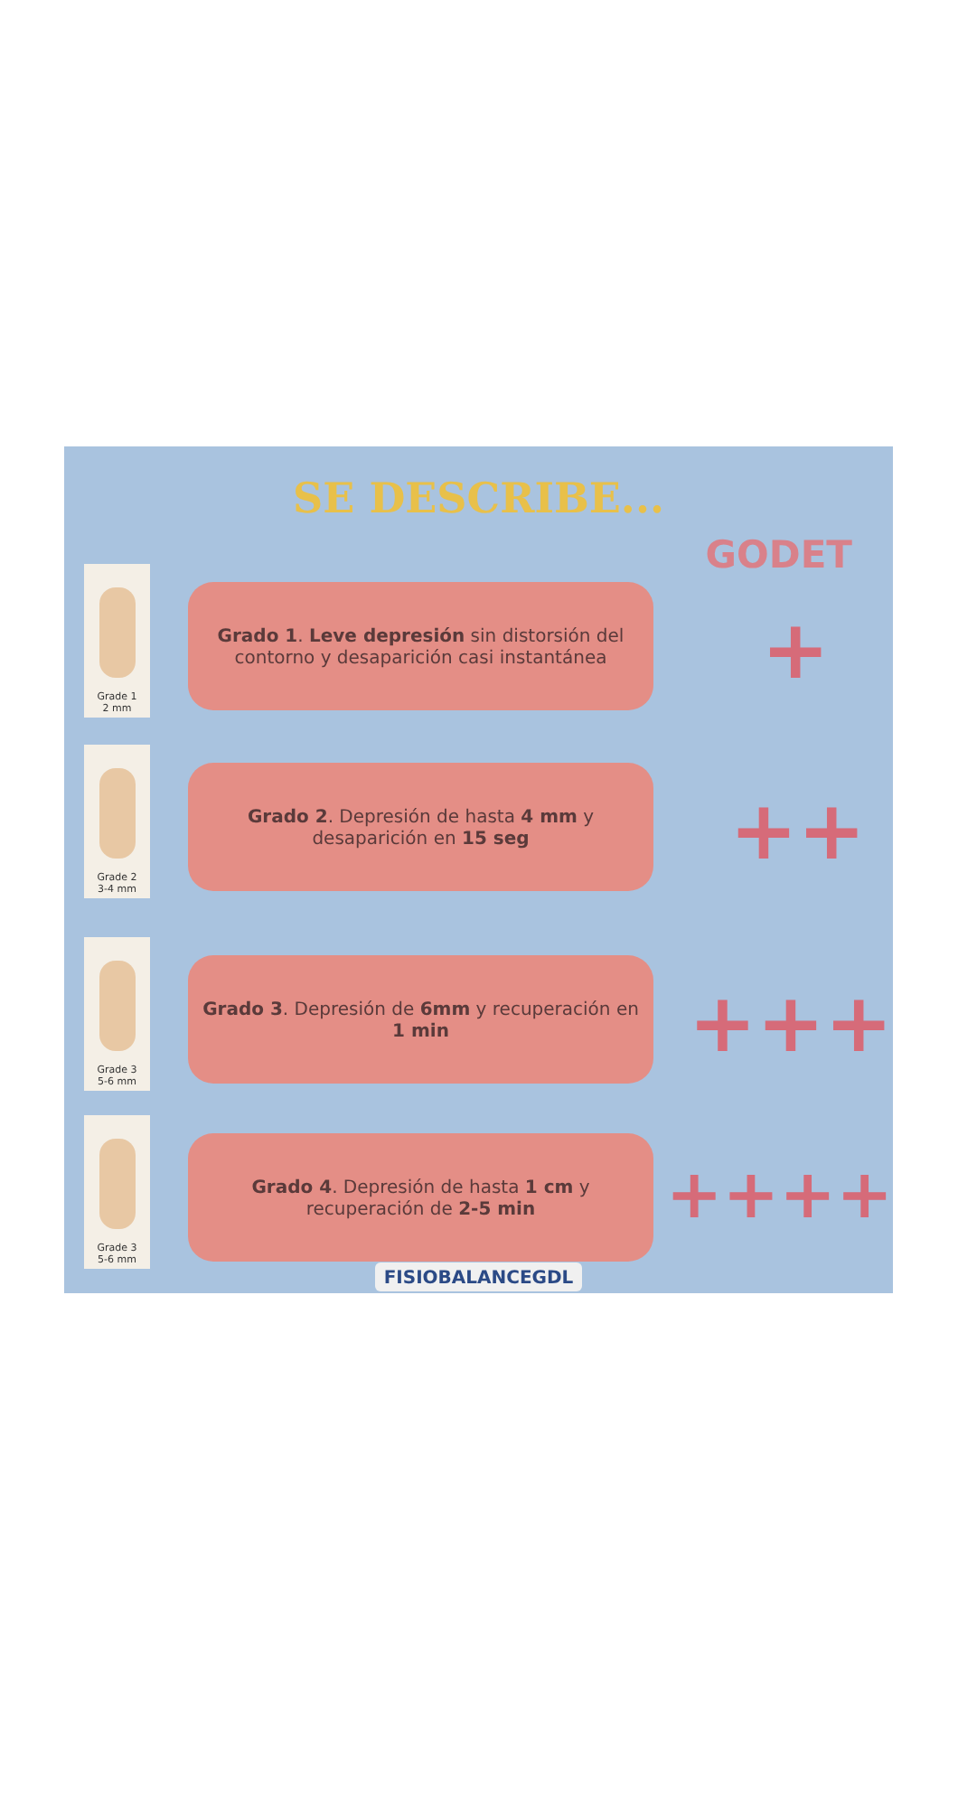SE DESCRIBE...
GODET
Grade 1
2 mm
Grado 1. Leve depresión sin distorsión del contorno y desaparición casi instantánea
+
Grade 2
3-4 mm
Grado 2. Depresión de hasta 4 mm y desaparición en 15 seg
++
Grade 3
5-6 mm
Grado 3. Depresión de 6mm y recuperación en 1 min
+++
Grade 3
5-6 mm
Grado 4. Depresión de hasta 1 cm y recuperación de 2-5 min
++++
FISIOBALANCEGDL